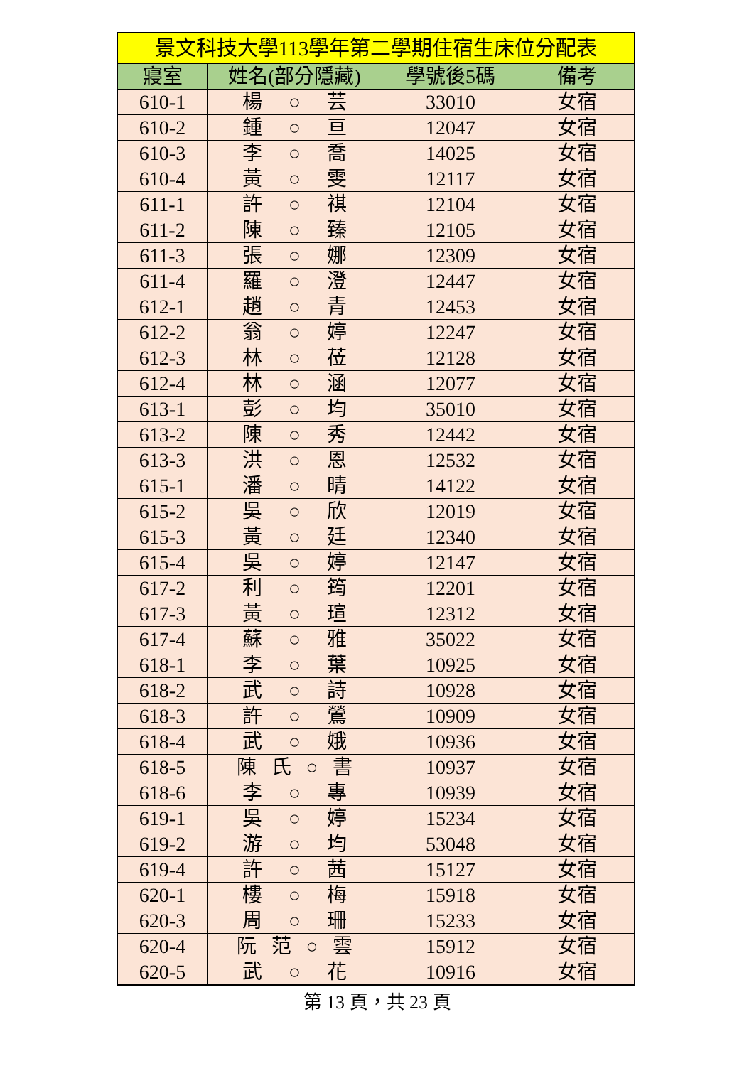| 景文科技大學113學年第二學期住宿生床位分配表 | | | |
| --- | --- | --- | --- |
| 寢室 | 姓名(部分隱藏) | 學號後5碼 | 備考 |
| 610-1 | 楊 ○ 芸 | 33010 | 女宿 |
| 610-2 | 鍾 ○ 亘 | 12047 | 女宿 |
| 610-3 | 李 ○ 喬 | 14025 | 女宿 |
| 610-4 | 黃 ○ 雯 | 12117 | 女宿 |
| 611-1 | 許 ○ 祺 | 12104 | 女宿 |
| 611-2 | 陳 ○ 臻 | 12105 | 女宿 |
| 611-3 | 張 ○ 娜 | 12309 | 女宿 |
| 611-4 | 羅 ○ 澄 | 12447 | 女宿 |
| 612-1 | 趙 ○ 青 | 12453 | 女宿 |
| 612-2 | 翁 ○ 婷 | 12247 | 女宿 |
| 612-3 | 林 ○ 莅 | 12128 | 女宿 |
| 612-4 | 林 ○ 涵 | 12077 | 女宿 |
| 613-1 | 彭 ○ 均 | 35010 | 女宿 |
| 613-2 | 陳 ○ 秀 | 12442 | 女宿 |
| 613-3 | 洪 ○ 恩 | 12532 | 女宿 |
| 615-1 | 潘 ○ 晴 | 14122 | 女宿 |
| 615-2 | 吳 ○ 欣 | 12019 | 女宿 |
| 615-3 | 黃 ○ 廷 | 12340 | 女宿 |
| 615-4 | 吳 ○ 婷 | 12147 | 女宿 |
| 617-2 | 利 ○ 筠 | 12201 | 女宿 |
| 617-3 | 黃 ○ 瑄 | 12312 | 女宿 |
| 617-4 | 蘇 ○ 雅 | 35022 | 女宿 |
| 618-1 | 李 ○ 葉 | 10925 | 女宿 |
| 618-2 | 武 ○ 詩 | 10928 | 女宿 |
| 618-3 | 許 ○ 鶯 | 10909 | 女宿 |
| 618-4 | 武 ○ 娥 | 10936 | 女宿 |
| 618-5 | 陳 氏 ○ 書 | 10937 | 女宿 |
| 618-6 | 李 ○ 專 | 10939 | 女宿 |
| 619-1 | 吳 ○ 婷 | 15234 | 女宿 |
| 619-2 | 游 ○ 均 | 53048 | 女宿 |
| 619-4 | 許 ○ 茜 | 15127 | 女宿 |
| 620-1 | 樓 ○ 梅 | 15918 | 女宿 |
| 620-3 | 周 ○ 珊 | 15233 | 女宿 |
| 620-4 | 阮 范 ○ 雲 | 15912 | 女宿 |
| 620-5 | 武 ○ 花 | 10916 | 女宿 |
第 13 頁，共 23 頁